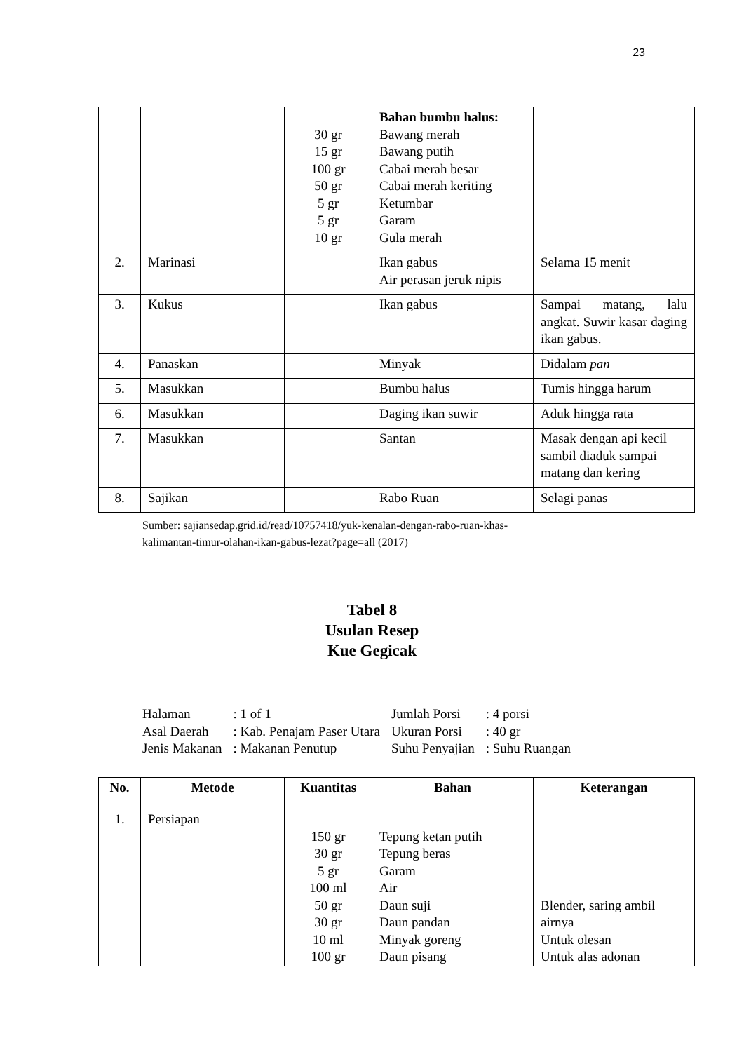23
| | | 30 gr 15 gr 100 gr 50 gr 5 gr 5 gr 10 gr | Bahan bumbu halus: Bawang merah Bawang putih Cabai merah besar Cabai merah keriting Ketumbar Garam Gula merah | |
| 2. | Marinasi | | Ikan gabus Air perasan jeruk nipis | Selama 15 menit |
| 3. | Kukus | | Ikan gabus | Sampai matang, lalu angkat. Suwir kasar daging ikan gabus. |
| 4. | Panaskan | | Minyak | Didalam pan |
| 5. | Masukkan | | Bumbu halus | Tumis hingga harum |
| 6. | Masukkan | | Daging ikan suwir | Aduk hingga rata |
| 7. | Masukkan | | Santan | Masak dengan api kecil sambil diaduk sampai matang dan kering |
| 8. | Sajikan | | Rabo Ruan | Selagi panas |
Sumber: sajiansedap.grid.id/read/10757418/yuk-kenalan-dengan-rabo-ruan-khas-
kalimantan-timur-olahan-ikan-gabus-lezat?page=all (2017)
Tabel 8
Usulan Resep
Kue Gegicak
| Halaman | : 1 of 1 | Jumlah Porsi | : 4 porsi |
| Asal Daerah | : Kab. Penajam Paser Utara | Ukuran Porsi | : 40 gr |
| Jenis Makanan | : Makanan Penutup | Suhu Penyajian | : Suhu Ruangan |
| No. | Metode | Kuantitas | Bahan | Keterangan |
| --- | --- | --- | --- | --- |
| 1. | Persiapan | 150 gr 30 gr 5 gr 100 ml 50 gr 30 gr 10 ml 100 gr | Tepung ketan putih Tepung beras Garam Air Daun suji Daun pandan Minyak goreng Daun pisang | Blender, saring ambil airnya Untuk olesan Untuk alas adonan |